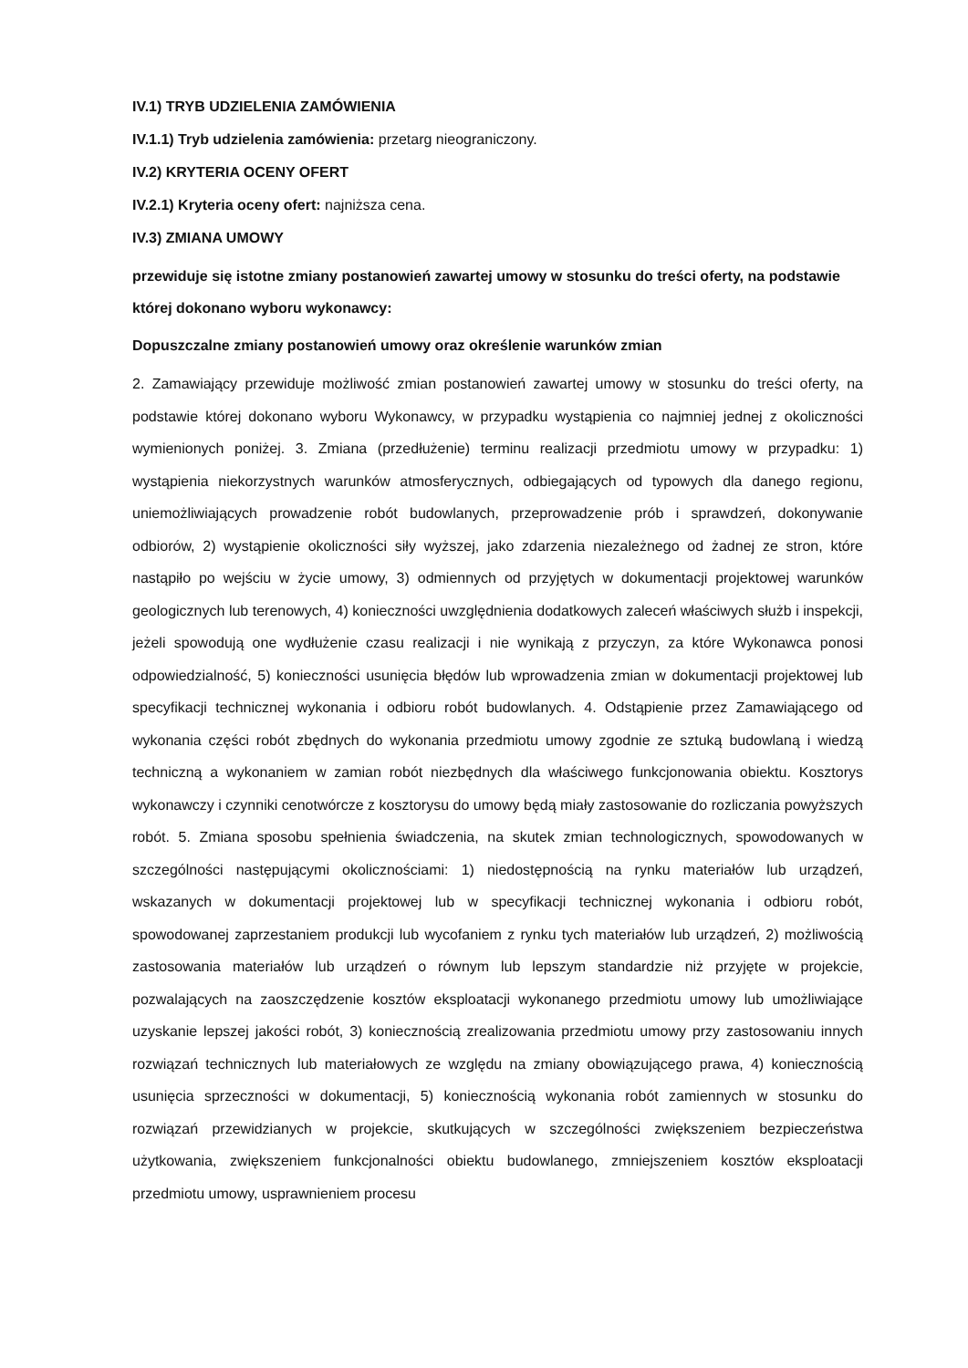IV.1) TRYB UDZIELENIA ZAMÓWIENIA
IV.1.1) Tryb udzielenia zamówienia: przetarg nieograniczony.
IV.2) KRYTERIA OCENY OFERT
IV.2.1) Kryteria oceny ofert: najniższa cena.
IV.3) ZMIANA UMOWY
przewiduje się istotne zmiany postanowień zawartej umowy w stosunku do treści oferty, na podstawie której dokonano wyboru wykonawcy:
Dopuszczalne zmiany postanowień umowy oraz określenie warunków zmian
2. Zamawiający przewiduje możliwość zmian postanowień zawartej umowy w stosunku do treści oferty, na podstawie której dokonano wyboru Wykonawcy, w przypadku wystąpienia co najmniej jednej z okoliczności wymienionych poniżej. 3. Zmiana (przedłużenie) terminu realizacji przedmiotu umowy w przypadku: 1) wystąpienia niekorzystnych warunków atmosferycznych, odbiegających od typowych dla danego regionu, uniemożliwiających prowadzenie robót budowlanych, przeprowadzenie prób i sprawdzeń, dokonywanie odbiorów, 2) wystąpienie okoliczności siły wyższej, jako zdarzenia niezależnego od żadnej ze stron, które nastąpiło po wejściu w życie umowy, 3) odmiennych od przyjętych w dokumentacji projektowej warunków geologicznych lub terenowych, 4) konieczności uwzględnienia dodatkowych zaleceń właściwych służb i inspekcji, jeżeli spowodują one wydłużenie czasu realizacji i nie wynikają z przyczyn, za które Wykonawca ponosi odpowiedzialność, 5) konieczności usunięcia błędów lub wprowadzenia zmian w dokumentacji projektowej lub specyfikacji technicznej wykonania i odbioru robót budowlanych. 4. Odstąpienie przez Zamawiającego od wykonania części robót zbędnych do wykonania przedmiotu umowy zgodnie ze sztuką budowlaną i wiedzą techniczną a wykonaniem w zamian robót niezbędnych dla właściwego funkcjonowania obiektu. Kosztorys wykonawczy i czynniki cenotwórcze z kosztorysu do umowy będą miały zastosowanie do rozliczania powyższych robót. 5. Zmiana sposobu spełnienia świadczenia, na skutek zmian technologicznych, spowodowanych w szczególności następującymi okolicznościami: 1) niedostępnością na rynku materiałów lub urządzeń, wskazanych w dokumentacji projektowej lub w specyfikacji technicznej wykonania i odbioru robót, spowodowanej zaprzestaniem produkcji lub wycofaniem z rynku tych materiałów lub urządzeń, 2) możliwością zastosowania materiałów lub urządzeń o równym lub lepszym standardzie niż przyjęte w projekcie, pozwalających na zaoszczędzenie kosztów eksploatacji wykonanego przedmiotu umowy lub umożliwiające uzyskanie lepszej jakości robót, 3) koniecznością zrealizowania przedmiotu umowy przy zastosowaniu innych rozwiązań technicznych lub materiałowych ze względu na zmiany obowiązującego prawa, 4) koniecznością usunięcia sprzeczności w dokumentacji, 5) koniecznością wykonania robót zamiennych w stosunku do rozwiązań przewidzianych w projekcie, skutkujących w szczególności zwiększeniem bezpieczeństwa użytkowania, zwiększeniem funkcjonalności obiektu budowlanego, zmniejszeniem kosztów eksploatacji przedmiotu umowy, usprawnieniem procesu